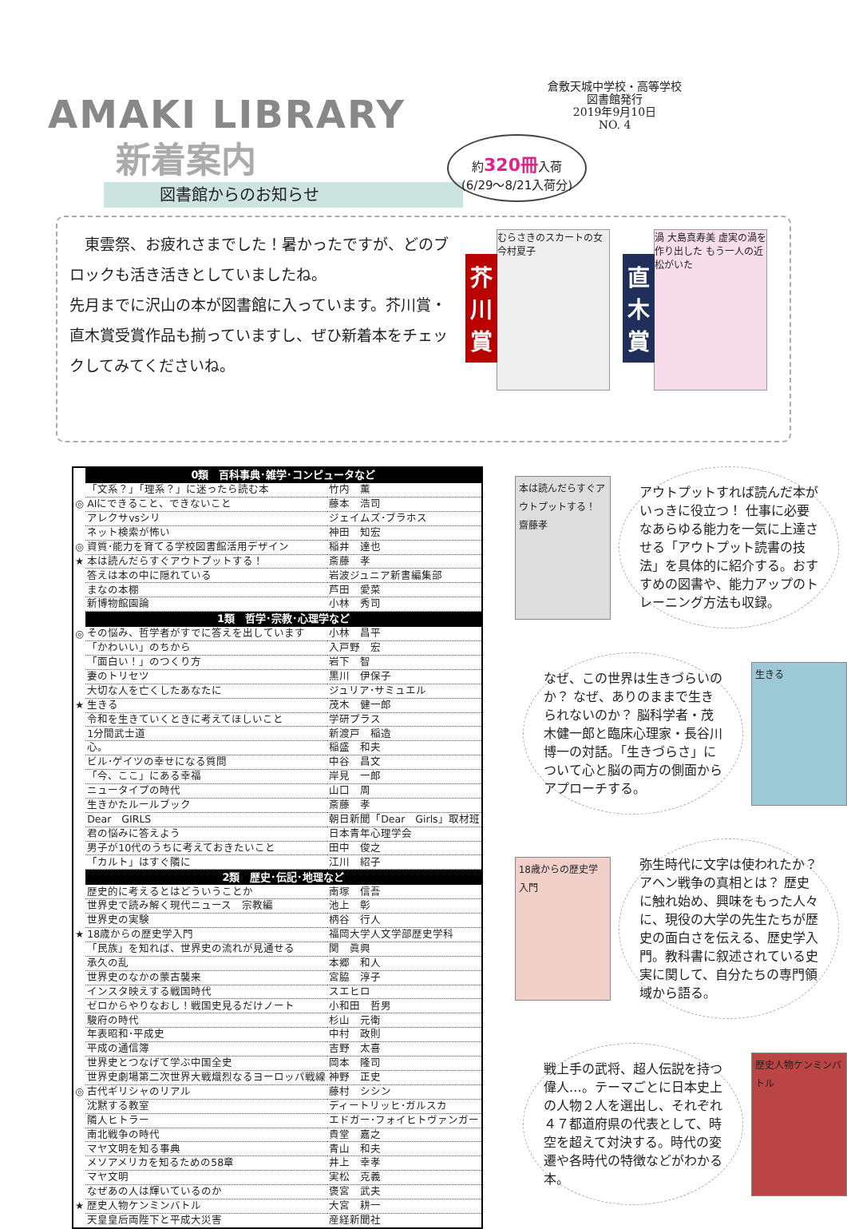AMAKI LIBRARY
新着案内
図書館からのお知らせ
倉敷天城中学校・高等学校
図書館発行
2019年9月10日
NO. 4
約320冊入荷
(6/29～8/21入荷分)
東雲祭、お疲れさまでした！暑かったですが、どのブロックも活き活きとしていましたね。
先月までに沢山の本が図書館に入っています。芥川賞・直木賞受賞作品も揃っていますし、ぜひ新着本をチェックしてみてくださいね。
芥川賞
むらさきのスカートの女 今村夏子
直木賞
渦 大島真寿美 虚実の渦を作り出した もう一人の近松がいた
| | 0類 百科事典･雑学･コンピュータなど | |
| | 「文系？」「理系？」に迷ったら読む本 | 竹内 薫 |
| ◎ | AIにできること、できないこと | 藤本 浩司 |
| | アレクサvsシリ | ジェイムズ･ブラホス |
| | ネット検索が怖い | 神田 知宏 |
| ◎ | 資質･能力を育てる学校図書館活用デザイン | 稲井 達也 |
| ★ | 本は読んだらすぐアウトプットする！ | 斎藤 孝 |
| | 答えは本の中に隠れている | 岩波ジュニア新書編集部 |
| | まなの本棚 | 芦田 愛菜 |
| | 新博物館園論 | 小林 秀司 |
| | 1類 哲学･宗教･心理学など | |
| ◎ | その悩み、哲学者がすでに答えを出しています | 小林 昌平 |
| | 「かわいい」のちから | 入戸野 宏 |
| | 「面白い！」のつくり方 | 岩下 智 |
| | 妻のトリセツ | 黒川 伊保子 |
| | 大切な人を亡くしたあなたに | ジュリア･サミュエル |
| ★ | 生きる | 茂木 健一郎 |
| | 令和を生きていくときに考えてほしいこと | 学研プラス |
| | 1分間武士道 | 新渡戸 稲造 |
| | 心。 | 稲盛 和夫 |
| | ビル･ゲイツの幸せになる質問 | 中谷 昌文 |
| | 「今、ここ」にある幸福 | 岸見 一郎 |
| | ニュータイプの時代 | 山口 周 |
| | 生きかたルールブック | 斎藤 孝 |
| | Dear GIRLS | 朝日新聞「Dear Girls」取材班 |
| | 君の悩みに答えよう | 日本青年心理学会 |
| | 男子が10代のうちに考えておきたいこと | 田中 俊之 |
| | 「カルト」はすぐ隣に | 江川 紹子 |
| | 2類 歴史･伝記･地理など | |
| | 歴史的に考えるとはどういうことか | 南塚 信吾 |
| | 世界史で読み解く現代ニュース 宗教編 | 池上 彰 |
| | 世界史の実験 | 柄谷 行人 |
| ★ | 18歳からの歴史学入門 | 福岡大学人文学部歴史学科 |
| | 「民族」を知れば、世界史の流れが見通せる | 関 眞興 |
| | 承久の乱 | 本郷 和人 |
| | 世界史のなかの蒙古襲来 | 宮脇 淳子 |
| | インスタ映えする戦国時代 | スエヒロ |
| | ゼロからやりなおし！戦国史見るだけノート | 小和田 哲男 |
| | 駿府の時代 | 杉山 元衛 |
| | 年表昭和･平成史 | 中村 政則 |
| | 平成の通信簿 | 吉野 太喜 |
| | 世界史とつなげて学ぶ中国全史 | 岡本 隆司 |
| | 世界史劇場第二次世界大戦熾烈なるヨーロッパ戦線 | 神野 正史 |
| ◎ | 古代ギリシャのリアル | 藤村 シシン |
| | 沈黙する教室 | ディートリッヒ･ガルスカ |
| | 隣人ヒトラー | エドガー･フォイヒトヴァンガー |
| | 南北戦争の時代 | 貴堂 嘉之 |
| | マヤ文明を知る事典 | 青山 和夫 |
| | メソアメリカを知るための58章 | 井上 幸孝 |
| | マヤ文明 | 実松 克義 |
| | なぜあの人は輝いているのか | 褒宮 武夫 |
| ★ | 歴史人物ケンミンバトル | 大宮 耕一 |
| | 天皇皇后両陛下と平成大災害 | 産経新聞社 |
本は読んだらすぐアウトプットする！ 齋藤孝
アウトプットすれば読んだ本がいっきに役立つ！ 仕事に必要なあらゆる能力を一気に上達させる「アウトプット読書の技法」を具体的に紹介する。おすすめの図書や、能力アップのトレーニング方法も収録。
なぜ、この世界は生きづらいのか？ なぜ、ありのままで生きられないのか？ 脳科学者・茂木健一郎と臨床心理家・長谷川博一の対話。「生きづらさ」について心と脳の両方の側面からアプローチする。
生きる
18歳からの歴史学入門
弥生時代に文字は使われたか？ アヘン戦争の真相とは？ 歴史に触れ始め、興味をもった人々に、現役の大学の先生たちが歴史の面白さを伝える、歴史学入門。教科書に叙述されている史実に関して、自分たちの専門領域から語る。
戦上手の武将、超人伝説を持つ偉人…。テーマごとに日本史上の人物２人を選出し、それぞれ４７都道府県の代表として、時空を超えて対決する。時代の変遷や各時代の特徴などがわかる本。
歴史人物ケンミンバトル